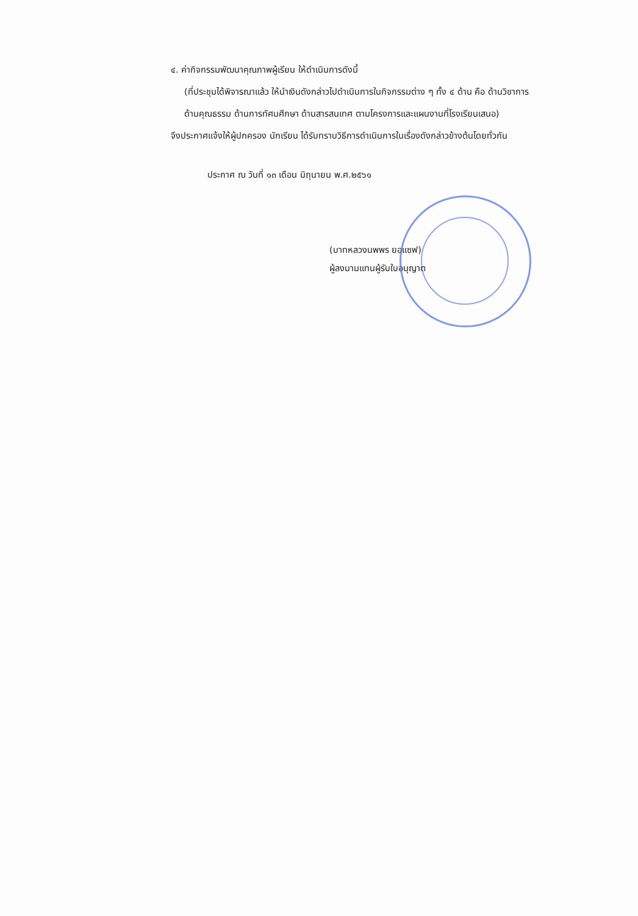๔. ค่ากิจกรรมพัฒนาคุณภาพผู้เรียน ให้ดำเนินการดังนี้
(ที่ประชุมได้พิจารณาแล้ว ให้นำเงินดังกล่าวไปดำเนินการในกิจกรรมต่าง ๆ ทั้ง ๔ ด้าน คือ ด้านวิชาการ ด้านคุณธรรม ด้านการทัศนศึกษา ด้านสารสนเทศ ตามโครงการและแผนงานที่โรงเรียนเสนอ)
จึงประกาศแจ้งให้ผู้ปกครอง นักเรียน ได้รับทราบวิธีการดำเนินการในเรื่องดังกล่าวข้างต้นโดยทั่วกัน
ประกาศ ณ วันที่ ๑๓ เดือน มิถุนายน พ.ศ.๒๕๖๑
(บาทหลวงนพพร ยอแซฟ)
ผู้ลงนามแทนผู้รับใบอนุญาต